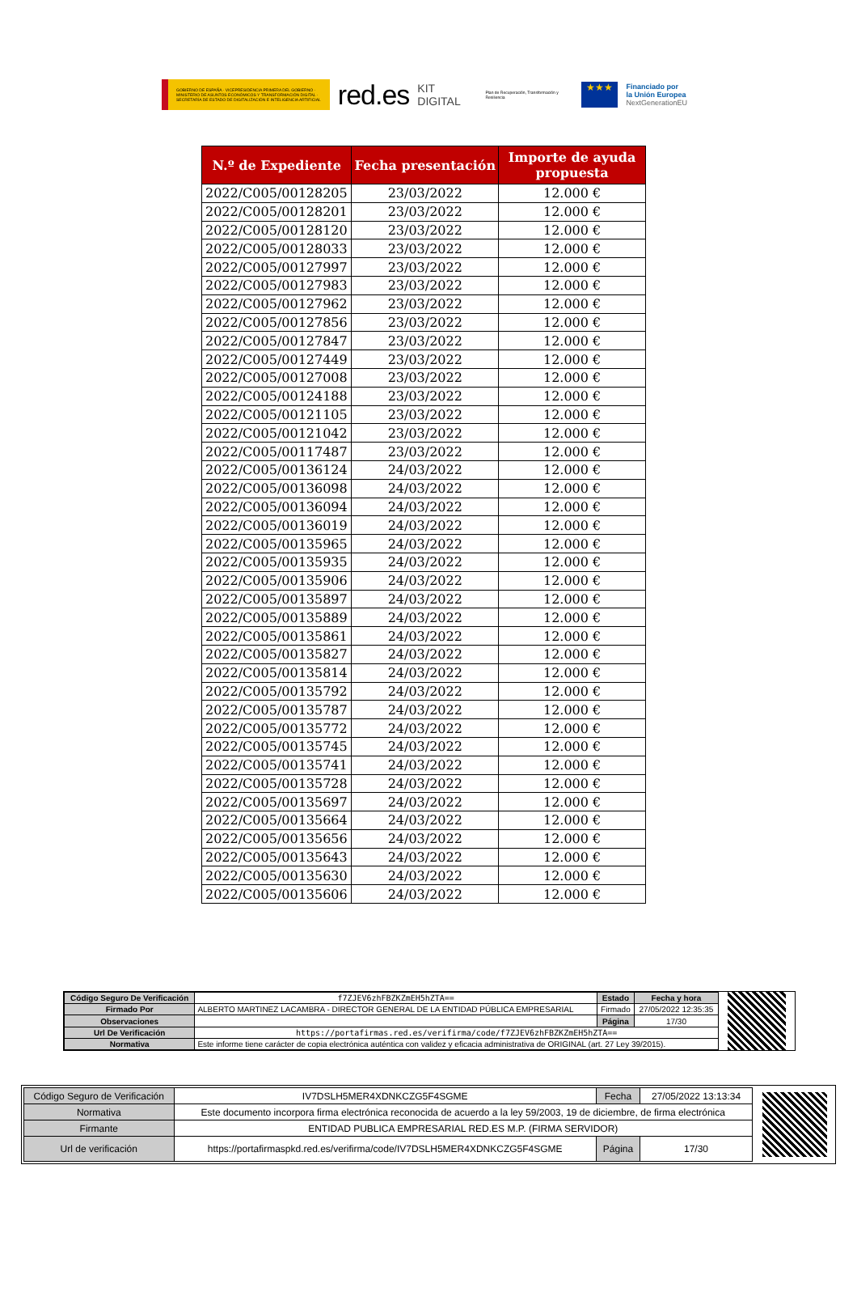GOBIERNO DE ESPAÑA · VICEPRESIDENCIA PRIMERA DEL GOBIERNO · MINISTERIO DE ASUNTOS ECONÓMICOS Y TRANSFORMACIÓN DIGITAL · SECRETARÍA DE ESTADO DE DIGITALIZACIÓN E INTELIGENCIA ARTIFICIAL
red.es
KIT DIGITAL
Plan de Recuperación, Transformación y Resiliencia
★★★
Financiado por
la Unión Europea
NextGenerationEU
| N.º de Expediente | Fecha presentación | Importe de ayuda propuesta |
| --- | --- | --- |
| 2022/C005/00128205 | 23/03/2022 | 12.000 € |
| 2022/C005/00128201 | 23/03/2022 | 12.000 € |
| 2022/C005/00128120 | 23/03/2022 | 12.000 € |
| 2022/C005/00128033 | 23/03/2022 | 12.000 € |
| 2022/C005/00127997 | 23/03/2022 | 12.000 € |
| 2022/C005/00127983 | 23/03/2022 | 12.000 € |
| 2022/C005/00127962 | 23/03/2022 | 12.000 € |
| 2022/C005/00127856 | 23/03/2022 | 12.000 € |
| 2022/C005/00127847 | 23/03/2022 | 12.000 € |
| 2022/C005/00127449 | 23/03/2022 | 12.000 € |
| 2022/C005/00127008 | 23/03/2022 | 12.000 € |
| 2022/C005/00124188 | 23/03/2022 | 12.000 € |
| 2022/C005/00121105 | 23/03/2022 | 12.000 € |
| 2022/C005/00121042 | 23/03/2022 | 12.000 € |
| 2022/C005/00117487 | 23/03/2022 | 12.000 € |
| 2022/C005/00136124 | 24/03/2022 | 12.000 € |
| 2022/C005/00136098 | 24/03/2022 | 12.000 € |
| 2022/C005/00136094 | 24/03/2022 | 12.000 € |
| 2022/C005/00136019 | 24/03/2022 | 12.000 € |
| 2022/C005/00135965 | 24/03/2022 | 12.000 € |
| 2022/C005/00135935 | 24/03/2022 | 12.000 € |
| 2022/C005/00135906 | 24/03/2022 | 12.000 € |
| 2022/C005/00135897 | 24/03/2022 | 12.000 € |
| 2022/C005/00135889 | 24/03/2022 | 12.000 € |
| 2022/C005/00135861 | 24/03/2022 | 12.000 € |
| 2022/C005/00135827 | 24/03/2022 | 12.000 € |
| 2022/C005/00135814 | 24/03/2022 | 12.000 € |
| 2022/C005/00135792 | 24/03/2022 | 12.000 € |
| 2022/C005/00135787 | 24/03/2022 | 12.000 € |
| 2022/C005/00135772 | 24/03/2022 | 12.000 € |
| 2022/C005/00135745 | 24/03/2022 | 12.000 € |
| 2022/C005/00135741 | 24/03/2022 | 12.000 € |
| 2022/C005/00135728 | 24/03/2022 | 12.000 € |
| 2022/C005/00135697 | 24/03/2022 | 12.000 € |
| 2022/C005/00135664 | 24/03/2022 | 12.000 € |
| 2022/C005/00135656 | 24/03/2022 | 12.000 € |
| 2022/C005/00135643 | 24/03/2022 | 12.000 € |
| 2022/C005/00135630 | 24/03/2022 | 12.000 € |
| 2022/C005/00135606 | 24/03/2022 | 12.000 € |
| Código Seguro De Verificación | f7ZJEV6zhFBZKZmEH5hZTA== | Estado | Fecha y hora |
| Firmado Por | ALBERTO MARTINEZ LACAMBRA - DIRECTOR GENERAL DE LA ENTIDAD PÚBLICA EMPRESARIAL | Firmado | 27/05/2022 12:35:35 |
| Observaciones | | Página | 17/30 |
| Url De Verificación | https://portafirmas.red.es/verifirma/code/f7ZJEV6zhFBZKZmEH5hZTA== | | |
| Normativa | Este informe tiene carácter de copia electrónica auténtica con validez y eficacia administrativa de ORIGINAL (art. 27 Ley 39/2015). | | |
| Código Seguro de Verificación | IV7DSLH5MER4XDNKCZG5F4SGME | Fecha | 27/05/2022 13:13:34 |
| Normativa | Este documento incorpora firma electrónica reconocida de acuerdo a la ley 59/2003, 19 de diciembre, de firma electrónica | | |
| Firmante | ENTIDAD PUBLICA EMPRESARIAL RED.ES M.P. (FIRMA SERVIDOR) | | |
| Url de verificación | https://portafirmaspkd.red.es/verifirma/code/IV7DSLH5MER4XDNKCZG5F4SGME | Página | 17/30 |